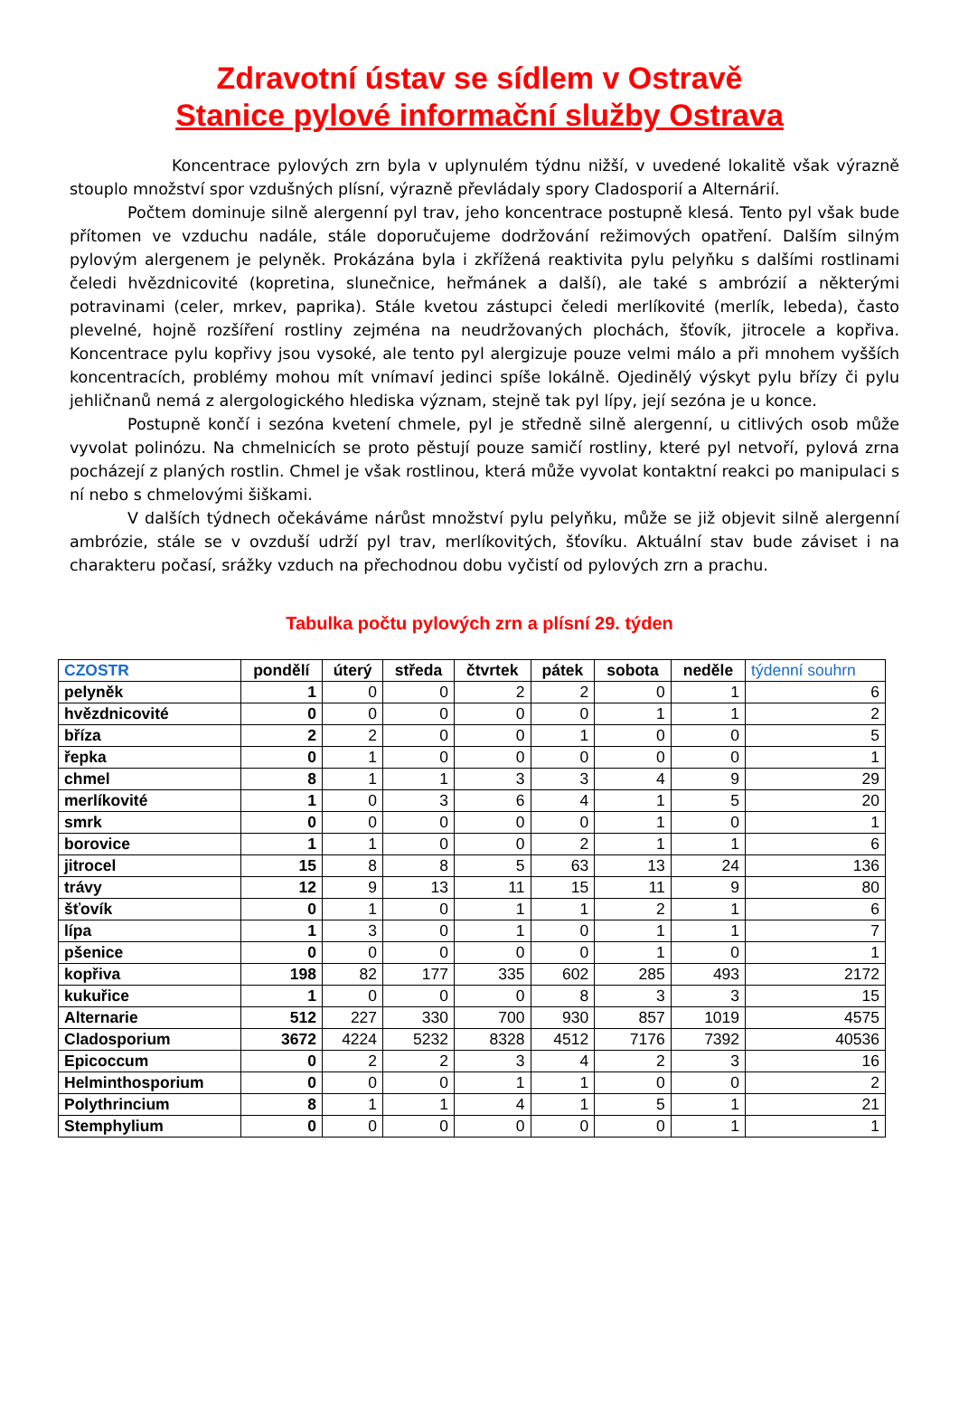Zdravotní ústav se sídlem v Ostravě
Stanice pylové informační služby Ostrava
Koncentrace pylových zrn byla v uplynulém týdnu nižší, v uvedené lokalitě však výrazně stouplo množství spor vzdušných plísní, výrazně převládaly spory Cladosporií a Alternárií.
Počtem dominuje silně alergenní pyl trav, jeho koncentrace postupně klesá. Tento pyl však bude přítomen ve vzduchu nadále, stále doporučujeme dodržování režimových opatření. Dalším silným pylovým alergenem je pelyněk. Prokázána byla i zkřížená reaktivita pylu pelyňku s dalšími rostlinami čeledi hvězdnicovité (kopretina, slunečnice, heřmánek a další), ale také s ambrózií a některými potravinami (celer, mrkev, paprika). Stále kvetou zástupci čeledi merlíkovité (merlík, lebeda), často plevelné, hojně rozšíření rostliny zejména na neudržovaných plochách, šťovík, jitrocele a kopřiva. Koncentrace pylu kopřivy jsou vysoké, ale tento pyl alergizuje pouze velmi málo a při mnohem vyšších koncentracích, problémy mohou mít vnímaví jedinci spíše lokálně. Ojedinělý výskyt pylu břízy či pylu jehličnanů nemá z alergologického hlediska význam, stejně tak pyl lípy, její sezóna je u konce.
Postupně končí i sezóna kvetení chmele, pyl je středně silně alergenní, u citlivých osob může vyvolat polinózu. Na chmelnicích se proto pěstují pouze samičí rostliny, které pyl netvoří, pylová zrna pocházejí z planých rostlin. Chmel je však rostlinou, která může vyvolat kontaktní reakci po manipulaci s ní nebo s chmelovými šiškami.
V dalších týdnech očekáváme nárůst množství pylu pelyňku, může se již objevit silně alergenní ambrózie, stále se v ovzduší udrží pyl trav, merlíkovitých, šťovíku. Aktuální stav bude záviset i na charakteru počasí, srážky vzduch na přechodnou dobu vyčistí od pylových zrn a prachu.
Tabulka počtu pylových zrn a plísní 29. týden
| CZOSTR | pondělí | úterý | středa | čtvrtek | pátek | sobota | neděle | týdenní souhrn |
| --- | --- | --- | --- | --- | --- | --- | --- | --- |
| pelyněk | 1 | 0 | 0 | 2 | 2 | 0 | 1 | 6 |
| hvězdnicovité | 0 | 0 | 0 | 0 | 0 | 1 | 1 | 2 |
| bříza | 2 | 2 | 0 | 0 | 1 | 0 | 0 | 5 |
| řepka | 0 | 1 | 0 | 0 | 0 | 0 | 0 | 1 |
| chmel | 8 | 1 | 1 | 3 | 3 | 4 | 9 | 29 |
| merlíkovité | 1 | 0 | 3 | 6 | 4 | 1 | 5 | 20 |
| smrk | 0 | 0 | 0 | 0 | 0 | 1 | 0 | 1 |
| borovice | 1 | 1 | 0 | 0 | 2 | 1 | 1 | 6 |
| jitrocel | 15 | 8 | 8 | 5 | 63 | 13 | 24 | 136 |
| trávy | 12 | 9 | 13 | 11 | 15 | 11 | 9 | 80 |
| šťovík | 0 | 1 | 0 | 1 | 1 | 2 | 1 | 6 |
| lípa | 1 | 3 | 0 | 1 | 0 | 1 | 1 | 7 |
| pšenice | 0 | 0 | 0 | 0 | 0 | 1 | 0 | 1 |
| kopřiva | 198 | 82 | 177 | 335 | 602 | 285 | 493 | 2172 |
| kukuřice | 1 | 0 | 0 | 0 | 8 | 3 | 3 | 15 |
| Alternarie | 512 | 227 | 330 | 700 | 930 | 857 | 1019 | 4575 |
| Cladosporium | 3672 | 4224 | 5232 | 8328 | 4512 | 7176 | 7392 | 40536 |
| Epicoccum | 0 | 2 | 2 | 3 | 4 | 2 | 3 | 16 |
| Helminthosporium | 0 | 0 | 0 | 1 | 1 | 0 | 0 | 2 |
| Polythrincium | 8 | 1 | 1 | 4 | 1 | 5 | 1 | 21 |
| Stemphylium | 0 | 0 | 0 | 0 | 0 | 0 | 1 | 1 |